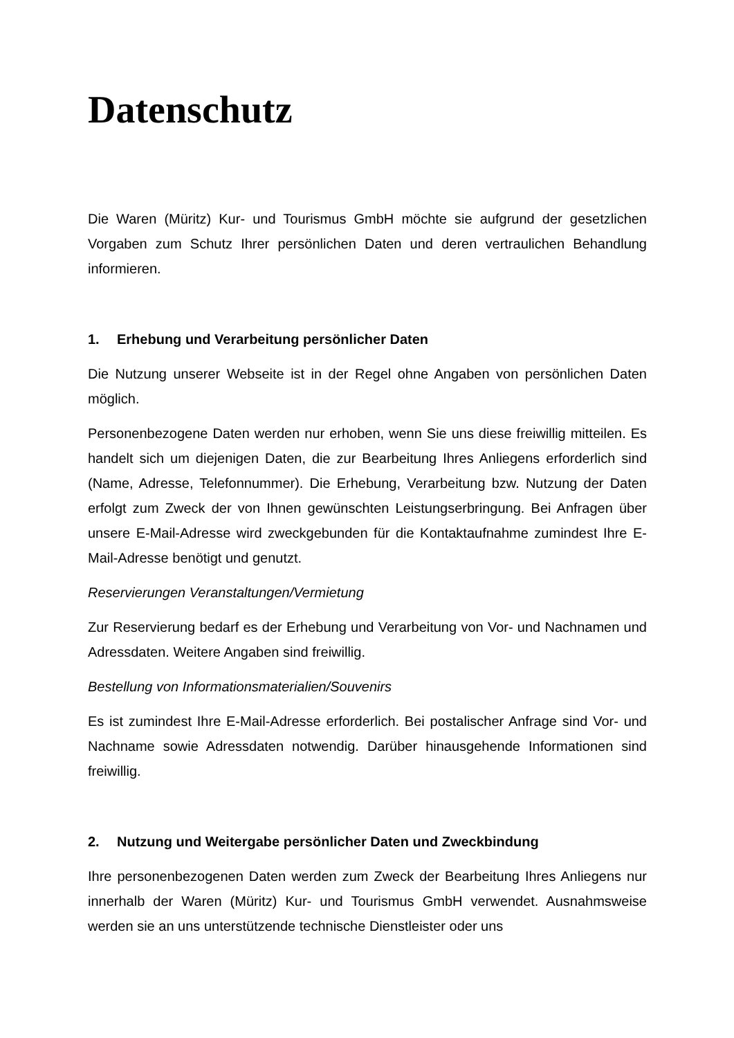Datenschutz
Die Waren (Müritz) Kur- und Tourismus GmbH möchte sie aufgrund der gesetzlichen Vorgaben zum Schutz Ihrer persönlichen Daten und deren vertraulichen Behandlung informieren.
1. Erhebung und Verarbeitung persönlicher Daten
Die Nutzung unserer Webseite ist in der Regel ohne Angaben von persönlichen Daten möglich.
Personenbezogene Daten werden nur erhoben, wenn Sie uns diese freiwillig mitteilen. Es handelt sich um diejenigen Daten, die zur Bearbeitung Ihres Anliegens erforderlich sind (Name, Adresse, Telefonnummer). Die Erhebung, Verarbeitung bzw. Nutzung der Daten erfolgt zum Zweck der von Ihnen gewünschten Leistungserbringung. Bei Anfragen über unsere E-Mail-Adresse wird zweckgebunden für die Kontaktaufnahme zumindest Ihre E-Mail-Adresse benötigt und genutzt.
Reservierungen Veranstaltungen/Vermietung
Zur Reservierung bedarf es der Erhebung und Verarbeitung von Vor- und Nachnamen und Adressdaten. Weitere Angaben sind freiwillig.
Bestellung von Informationsmaterialien/Souvenirs
Es ist zumindest Ihre E-Mail-Adresse erforderlich. Bei postalischer Anfrage sind Vor- und Nachname sowie Adressdaten notwendig. Darüber hinausgehende Informationen sind freiwillig.
2. Nutzung und Weitergabe persönlicher Daten und Zweckbindung
Ihre personenbezogenen Daten werden zum Zweck der Bearbeitung Ihres Anliegens nur innerhalb der Waren (Müritz) Kur- und Tourismus GmbH verwendet. Ausnahmsweise werden sie an uns unterstützende technische Dienstleister oder uns